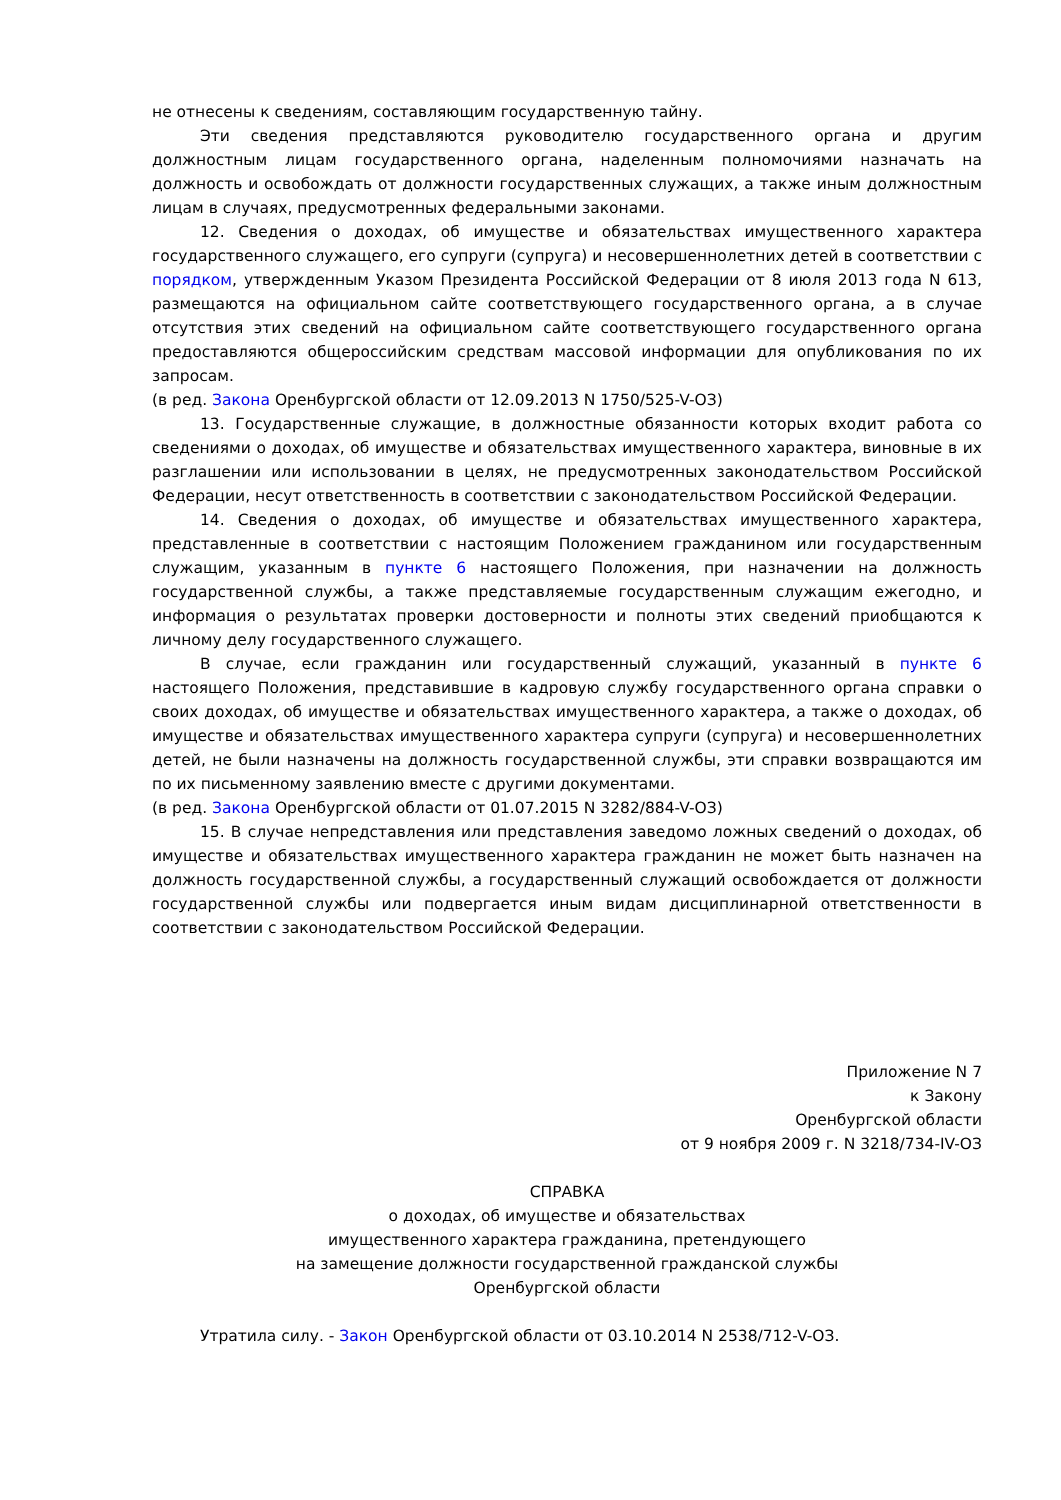не отнесены к сведениям, составляющим государственную тайну.
Эти сведения представляются руководителю государственного органа и другим должностным лицам государственного органа, наделенным полномочиями назначать на должность и освобождать от должности государственных служащих, а также иным должностным лицам в случаях, предусмотренных федеральными законами.
12. Сведения о доходах, об имуществе и обязательствах имущественного характера государственного служащего, его супруги (супруга) и несовершеннолетних детей в соответствии с порядком, утвержденным Указом Президента Российской Федерации от 8 июля 2013 года N 613, размещаются на официальном сайте соответствующего государственного органа, а в случае отсутствия этих сведений на официальном сайте соответствующего государственного органа предоставляются общероссийским средствам массовой информации для опубликования по их запросам.
(в ред. Закона Оренбургской области от 12.09.2013 N 1750/525-V-ОЗ)
13. Государственные служащие, в должностные обязанности которых входит работа со сведениями о доходах, об имуществе и обязательствах имущественного характера, виновные в их разглашении или использовании в целях, не предусмотренных законодательством Российской Федерации, несут ответственность в соответствии с законодательством Российской Федерации.
14. Сведения о доходах, об имуществе и обязательствах имущественного характера, представленные в соответствии с настоящим Положением гражданином или государственным служащим, указанным в пункте 6 настоящего Положения, при назначении на должность государственной службы, а также представляемые государственным служащим ежегодно, и информация о результатах проверки достоверности и полноты этих сведений приобщаются к личному делу государственного служащего.
В случае, если гражданин или государственный служащий, указанный в пункте 6 настоящего Положения, представившие в кадровую службу государственного органа справки о своих доходах, об имуществе и обязательствах имущественного характера, а также о доходах, об имуществе и обязательствах имущественного характера супруги (супруга) и несовершеннолетних детей, не были назначены на должность государственной службы, эти справки возвращаются им по их письменному заявлению вместе с другими документами.
(в ред. Закона Оренбургской области от 01.07.2015 N 3282/884-V-ОЗ)
15. В случае непредставления или представления заведомо ложных сведений о доходах, об имуществе и обязательствах имущественного характера гражданин не может быть назначен на должность государственной службы, а государственный служащий освобождается от должности государственной службы или подвергается иным видам дисциплинарной ответственности в соответствии с законодательством Российской Федерации.
Приложение N 7
к Закону
Оренбургской области
от 9 ноября 2009 г. N 3218/734-IV-ОЗ
СПРАВКА
о доходах, об имуществе и обязательствах
имущественного характера гражданина, претендующего
на замещение должности государственной гражданской службы
Оренбургской области
Утратила силу. - Закон Оренбургской области от 03.10.2014 N 2538/712-V-ОЗ.